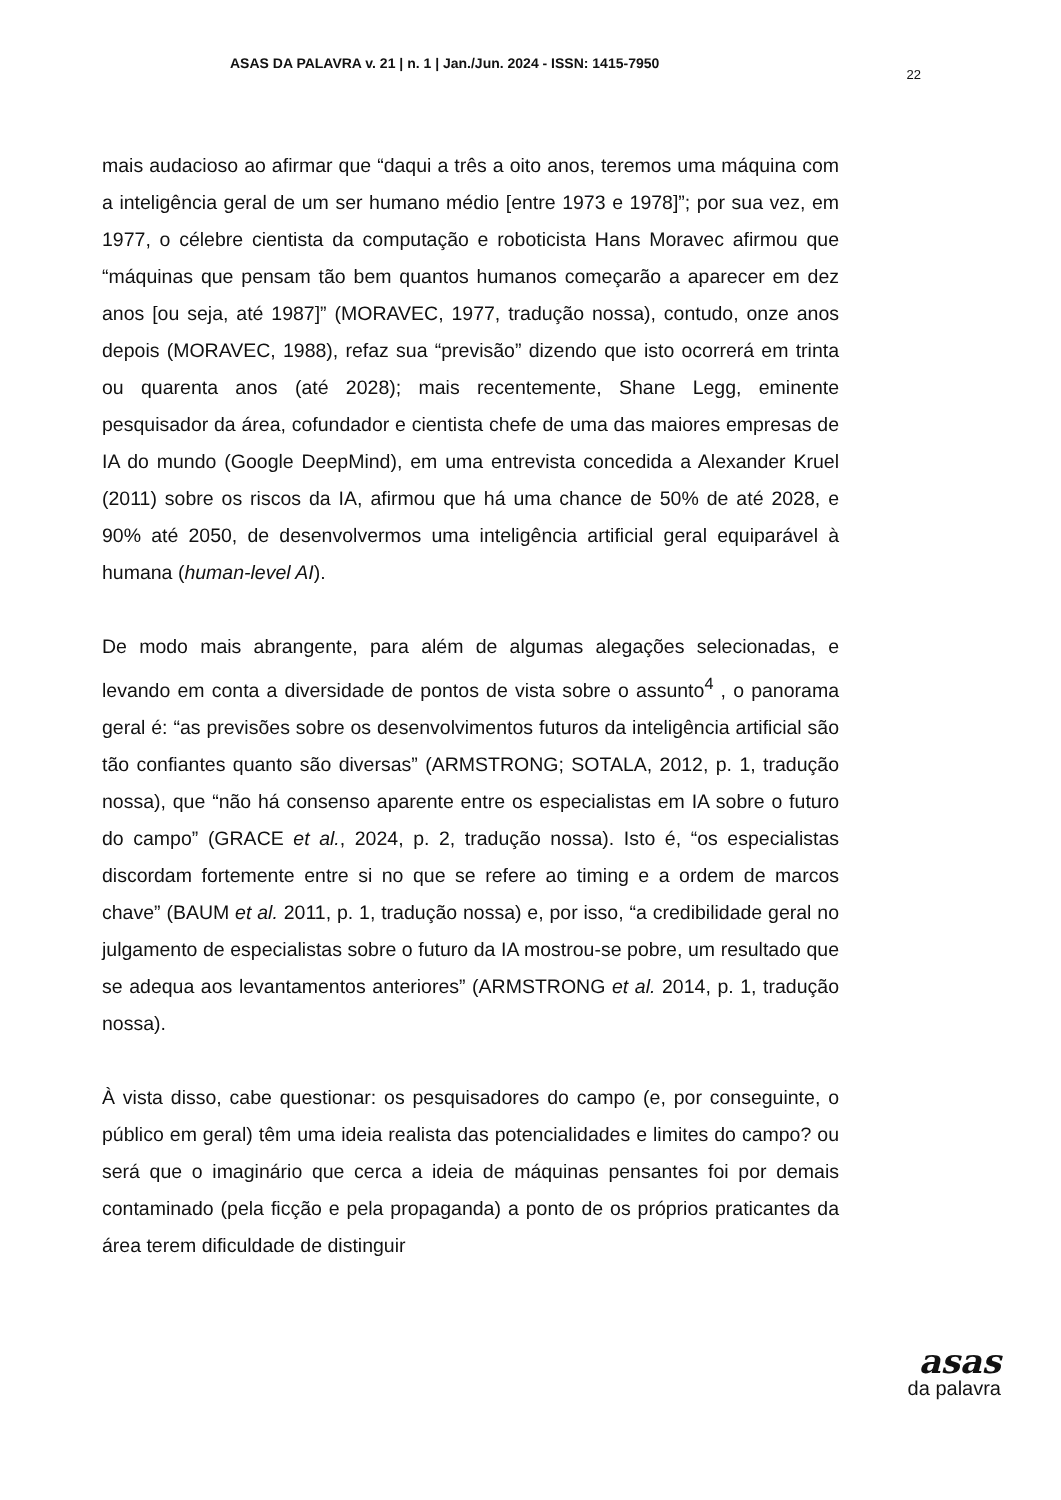ASAS DA PALAVRA v. 21 | n. 1 | Jan./Jun. 2024 - ISSN: 1415-7950 22
mais audacioso ao afirmar que “daqui a três a oito anos, teremos uma máquina com a inteligência geral de um ser humano médio [entre 1973 e 1978]”; por sua vez, em 1977, o célebre cientista da computação e roboticista Hans Moravec afirmou que “máquinas que pensam tão bem quantos humanos começarão a aparecer em dez anos [ou seja, até 1987]” (MORAVEC, 1977, tradução nossa), contudo, onze anos depois (MORAVEC, 1988), refaz sua “previsão” dizendo que isto ocorrerá em trinta ou quarenta anos (até 2028); mais recentemente, Shane Legg, eminente pesquisador da área, cofundador e cientista chefe de uma das maiores empresas de IA do mundo (Google DeepMind), em uma entrevista concedida a Alexander Kruel (2011) sobre os riscos da IA, afirmou que há uma chance de 50% de até 2028, e 90% até 2050, de desenvolvermos uma inteligência artificial geral equiparável à humana (human-level AI).
De modo mais abrangente, para além de algumas alegações selecionadas, e levando em conta a diversidade de pontos de vista sobre o assunto<sup>4</sup> , o panorama geral é: “as previsões sobre os desenvolvimentos futuros da inteligência artificial são tão confiantes quanto são diversas” (ARMSTRONG; SOTALA, 2012, p. 1, tradução nossa), que “não há consenso aparente entre os especialistas em IA sobre o futuro do campo” (GRACE et al., 2024, p. 2, tradução nossa). Isto é, “os especialistas discordam fortemente entre si no que se refere ao timing e a ordem de marcos chave” (BAUM et al. 2011, p. 1, tradução nossa) e, por isso, “a credibilidade geral no julgamento de especialistas sobre o futuro da IA mostrou-se pobre, um resultado que se adequa aos levantamentos anteriores” (ARMSTRONG et al. 2014, p. 1, tradução nossa).
À vista disso, cabe questionar: os pesquisadores do campo (e, por conseguinte, o público em geral) têm uma ideia realista das potencialidades e limites do campo? ou será que o imaginário que cerca a ideia de máquinas pensantes foi por demais contaminado (pela ficção e pela propaganda) a ponto de os próprios praticantes da área terem dificuldade de distinguir
asas
da palavra